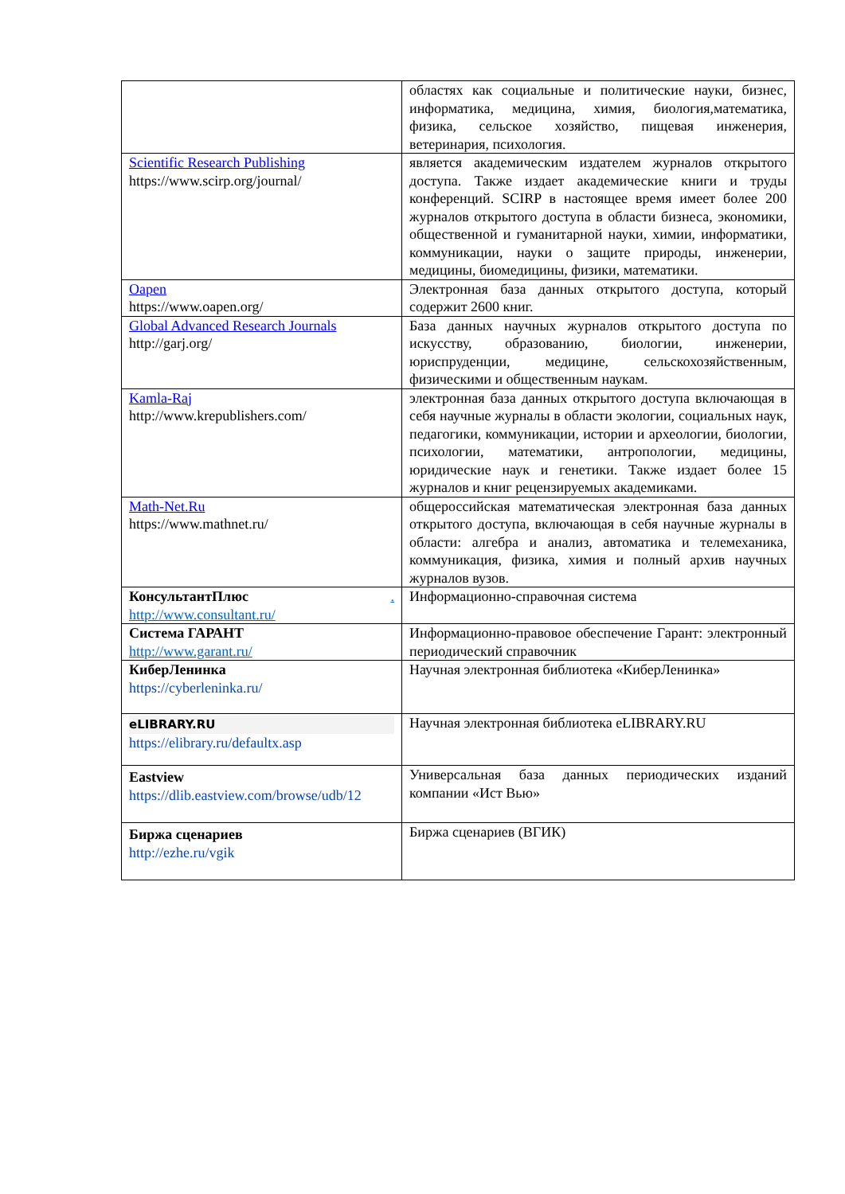| | областях как социальные и политические науки, бизнес, информатика, медицина, химия, биология,математика, физика, сельское хозяйство, пищевая инженерия, ветеринария, психология. |
| Scientific Research Publishing https://www.scirp.org/journal/ | является академическим издателем журналов открытого доступа. Также издает академические книги и труды конференций. SCIRP в настоящее время имеет более 200 журналов открытого доступа в области бизнеса, экономики, общественной и гуманитарной науки, химии, информатики, коммуникации, науки о защите природы, инженерии, медицины, биомедицины, физики, математики. |
| Oapen https://www.oapen.org/ | Электронная база данных открытого доступа, который содержит 2600 книг. |
| Global Advanced Research Journals http://garj.org/ | База данных научных журналов открытого доступа по искусству, образованию, биологии, инженерии, юриспруденции, медицине, сельскохозяйственным, физическими и общественным наукам. |
| Kamla-Raj http://www.krepublishers.com/ | электронная база данных открытого доступа включающая в себя научные журналы в области экологии, социальных наук, педагогики, коммуникации, истории и археологии, биологии, психологии, математики, антропологии, медицины, юридические наук и генетики. Также издает более 15 журналов и книг рецензируемых академиками. |
| Math-Net.Ru https://www.mathnet.ru/ | общероссийская математическая электронная база данных открытого доступа, включающая в себя научные журналы в области: алгебра и анализ, автоматика и телемеханика, коммуникация, физика, химия и полный архив научных журналов вузов. |
| КонсультантПлюс . http://www.consultant.ru/ | Информационно-справочная система |
| Система ГАРАНТ http://www.garant.ru/ | Информационно-правовое обеспечение Гарант: электронный периодический справочник |
| КиберЛенинка https://cyberleninka.ru/ | Научная электронная библиотека «КиберЛенинка» |
| eLIBRARY.RU https://elibrary.ru/defaultx.asp | Научная электронная библиотека eLIBRARY.RU |
| Eastview https://dlib.eastview.com/browse/udb/12 | Универсальная база данных периодических изданий компании «Ист Вью» |
| Биржа сценариев http://ezhe.ru/vgik | Биржа сценариев (ВГИК) |